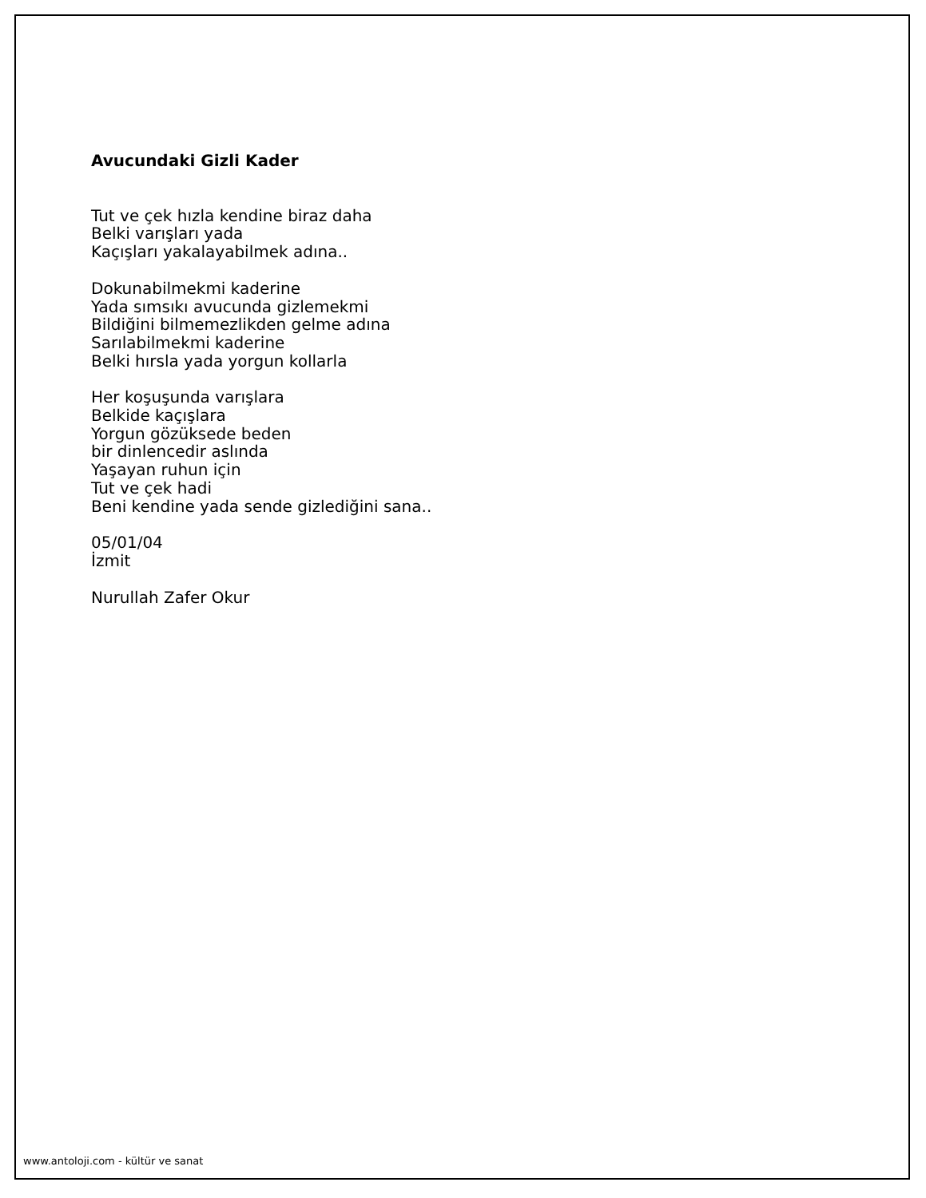Avucundaki Gizli Kader
Tut ve çek hızla kendine biraz daha
Belki varışları yada
Kaçışları yakalayabilmek adına..
Dokunabilmekmi kaderine
Yada sımsıkı avucunda gizlemekmi
Bildiğini bilmemezlikden gelme adına
Sarılabilmekmi kaderine
Belki hırsla yada yorgun kollarla
Her koşuşunda varışlara
Belkide kaçışlara
Yorgun gözüksede beden
bir dinlencedir aslında
Yaşayan ruhun için
Tut ve çek hadi
Beni kendine yada sende gizlediğini sana..
05/01/04
İzmit
Nurullah Zafer Okur
www.antoloji.com - kültür ve sanat